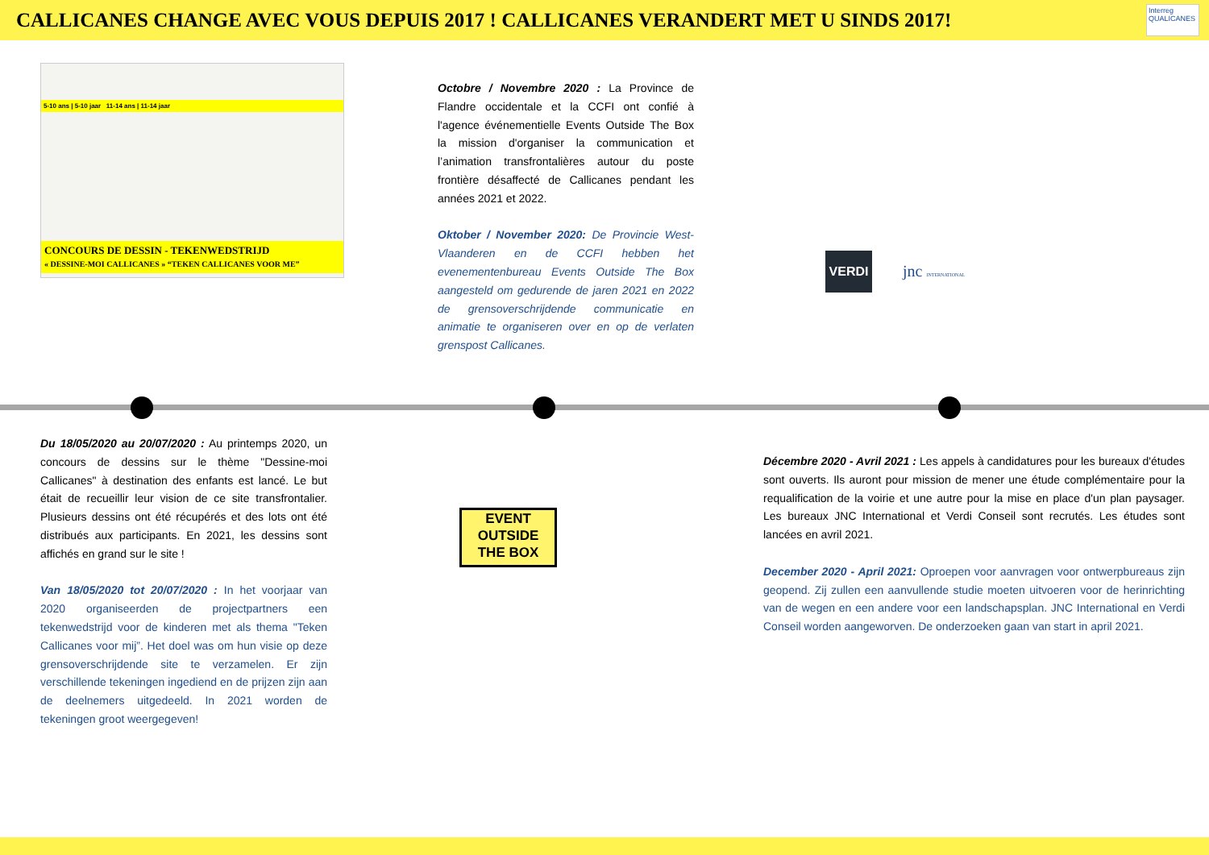CALLICANES CHANGE AVEC VOUS DEPUIS 2017 ! CALLICANES VERANDERT MET U SINDS 2017!
Interreg
QUALICANES
5-10 ans | 5-10 jaar 11-14 ans | 11-14 jaar
CONCOURS DE DESSIN - TEKENWEDSTRIJD
« DESSINE-MOI CALLICANES » “TEKEN CALLICANES VOOR ME”
Octobre / Novembre 2020 : La Province de Flandre occidentale et la CCFI ont confié à l'agence événementielle Events Outside The Box la mission d'organiser la communication et l’animation transfrontalières autour du poste frontière désaffecté de Callicanes pendant les années 2021 et 2022.
Oktober / November 2020: De Provincie West-Vlaanderen en de CCFI hebben het evenementenbureau Events Outside The Box aangesteld om gedurende de jaren 2021 en 2022 de grensoverschrijdende communicatie en animatie te organiseren over en op de verlaten grenspost Callicanes.
VERDI
jnc INTERNATIONAL
Du 18/05/2020 au 20/07/2020 : Au printemps 2020, un concours de dessins sur le thème "Dessine-moi Callicanes" à destination des enfants est lancé. Le but était de recueillir leur vision de ce site transfrontalier. Plusieurs dessins ont été récupérés et des lots ont été distribués aux participants. En 2021, les dessins sont affichés en grand sur le site !
Van 18/05/2020 tot 20/07/2020 : In het voorjaar van 2020 organiseerden de projectpartners een tekenwedstrijd voor de kinderen met als thema "Teken Callicanes voor mij”. Het doel was om hun visie op deze grensoverschrijdende site te verzamelen. Er zijn verschillende tekeningen ingediend en de prijzen zijn aan de deelnemers uitgedeeld. In 2021 worden de tekeningen groot weergegeven!
EVENT
OUTSIDE
THE BOX
Décembre 2020 - Avril 2021 : Les appels à candidatures pour les bureaux d'études sont ouverts. Ils auront pour mission de mener une étude complémentaire pour la requalification de la voirie et une autre pour la mise en place d'un plan paysager. Les bureaux JNC International et Verdi Conseil sont recrutés. Les études sont lancées en avril 2021.
December 2020 - April 2021: Oproepen voor aanvragen voor ontwerpbureaus zijn geopend. Zij zullen een aanvullende studie moeten uitvoeren voor de herinrichting van de wegen en een andere voor een landschapsplan. JNC International en Verdi Conseil worden aangeworven. De onderzoeken gaan van start in april 2021.